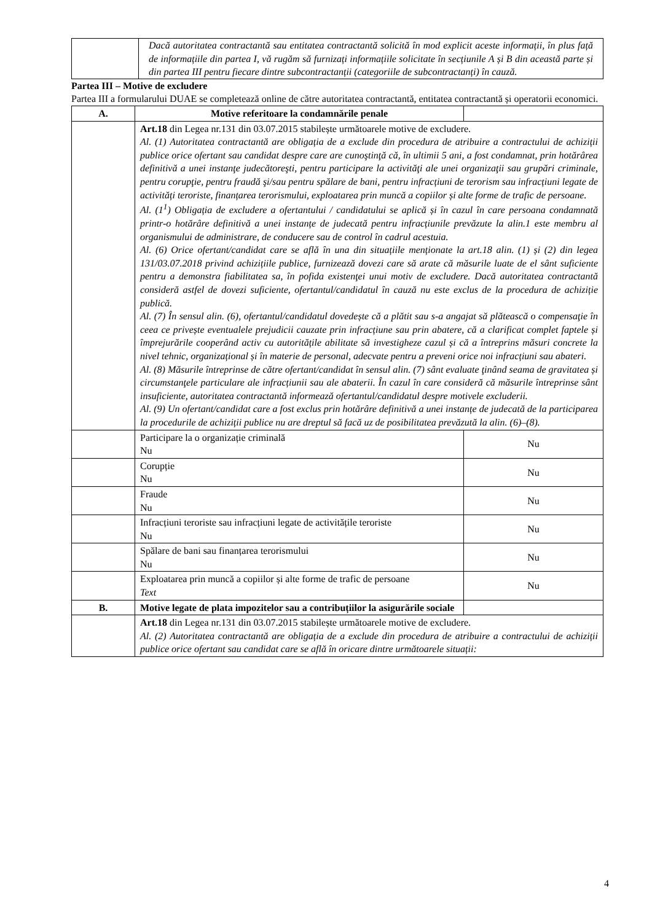| | Dacă autoritatea contractantă sau entitatea contractantă solicită în mod explicit aceste informații, în plus față de informațiile din partea I, vă rugăm să furnizați informațiile solicitate în secțiunile A și B din această parte și din partea III pentru fiecare dintre subcontractanții (categoriile de subcontractanți) în cauză. |
Partea III – Motive de excludere
Partea III a formularului DUAE se completează online de către autoritatea contractantă, entitatea contractantă și operatorii economici.
| A. | Motive referitoare la condamnările penale | |
| --- | --- | --- |
| | Art.18 din Legea nr.131 din 03.07.2015 stabilește următoarele motive de excludere. Al. (1) Autoritatea contractantă are obligația de a exclude din procedura de atribuire a contractului de achiziții publice orice ofertant sau candidat despre care are cunoştinţă că, în ultimii 5 ani, a fost condamnat, prin hotărârea definitivă a unei instanţe judecătoreşti, pentru participare la activităţi ale unei organizaţii sau grupări criminale, pentru corupţie, pentru fraudă şi/sau pentru spălare de bani, pentru infracțiuni de terorism sau infracțiuni legate de activități teroriste, finanțarea terorismului, exploatarea prin muncă a copiilor și alte forme de trafic de persoane. Al. (1<sup>1</sup>) Obligația de excludere a ofertantului / candidatului se aplică și în cazul în care persoana condamnată printr-o hotărâre definitivă a unei instanțe de judecată pentru infracțiunile prevăzute la alin.1 este membru al organismului de administrare, de conducere sau de control în cadrul acestuia. Al. (6) Orice ofertant/candidat care se află în una din situațiile menționate la art.18 alin. (1) și (2) din legea 131/03.07.2018 privind achizițiile publice, furnizează dovezi care să arate că măsurile luate de el sânt suficiente pentru a demonstra fiabilitatea sa, în pofida existenţei unui motiv de excludere. Dacă autoritatea contractantă consideră astfel de dovezi suficiente, ofertantul/candidatul în cauză nu este exclus de la procedura de achiziție publică. Al. (7) În sensul alin. (6), ofertantul/candidatul dovedește că a plătit sau s-a angajat să plătească o compensaţie în ceea ce privește eventualele prejudicii cauzate prin infracțiune sau prin abatere, că a clarificat complet faptele și împrejurările cooperând activ cu autoritățile abilitate să investigheze cazul și că a întreprins măsuri concrete la nivel tehnic, organizațional și în materie de personal, adecvate pentru a preveni orice noi infracțiuni sau abateri. Al. (8) Măsurile întreprinse de către ofertant/candidat în sensul alin. (7) sânt evaluate ţinând seama de gravitatea și circumstanţele particulare ale infracțiunii sau ale abaterii. În cazul în care consideră că măsurile întreprinse sânt insuficiente, autoritatea contractantă informează ofertantul/candidatul despre motivele excluderii. Al. (9) Un ofertant/candidat care a fost exclus prin hotărâre definitivă a unei instanțe de judecată de la participarea la procedurile de achiziții publice nu are dreptul să facă uz de posibilitatea prevăzută la alin. (6)–(8). | |
| | Participare la o organizație criminală Nu | Nu |
| | Corupție Nu | Nu |
| | Fraude Nu | Nu |
| | Infracțiuni teroriste sau infracțiuni legate de activitățile teroriste Nu | Nu |
| | Spălare de bani sau finanțarea terorismului Nu | Nu |
| | Exploatarea prin muncă a copiilor și alte forme de trafic de persoane Text | Nu |
| B. | Motive legate de plata impozitelor sau a contribuțiilor la asigurările sociale | |
| | Art.18 din Legea nr.131 din 03.07.2015 stabilește următoarele motive de excludere. Al. (2) Autoritatea contractantă are obligația de a exclude din procedura de atribuire a contractului de achiziții publice orice ofertant sau candidat care se află în oricare dintre următoarele situații: | |
4